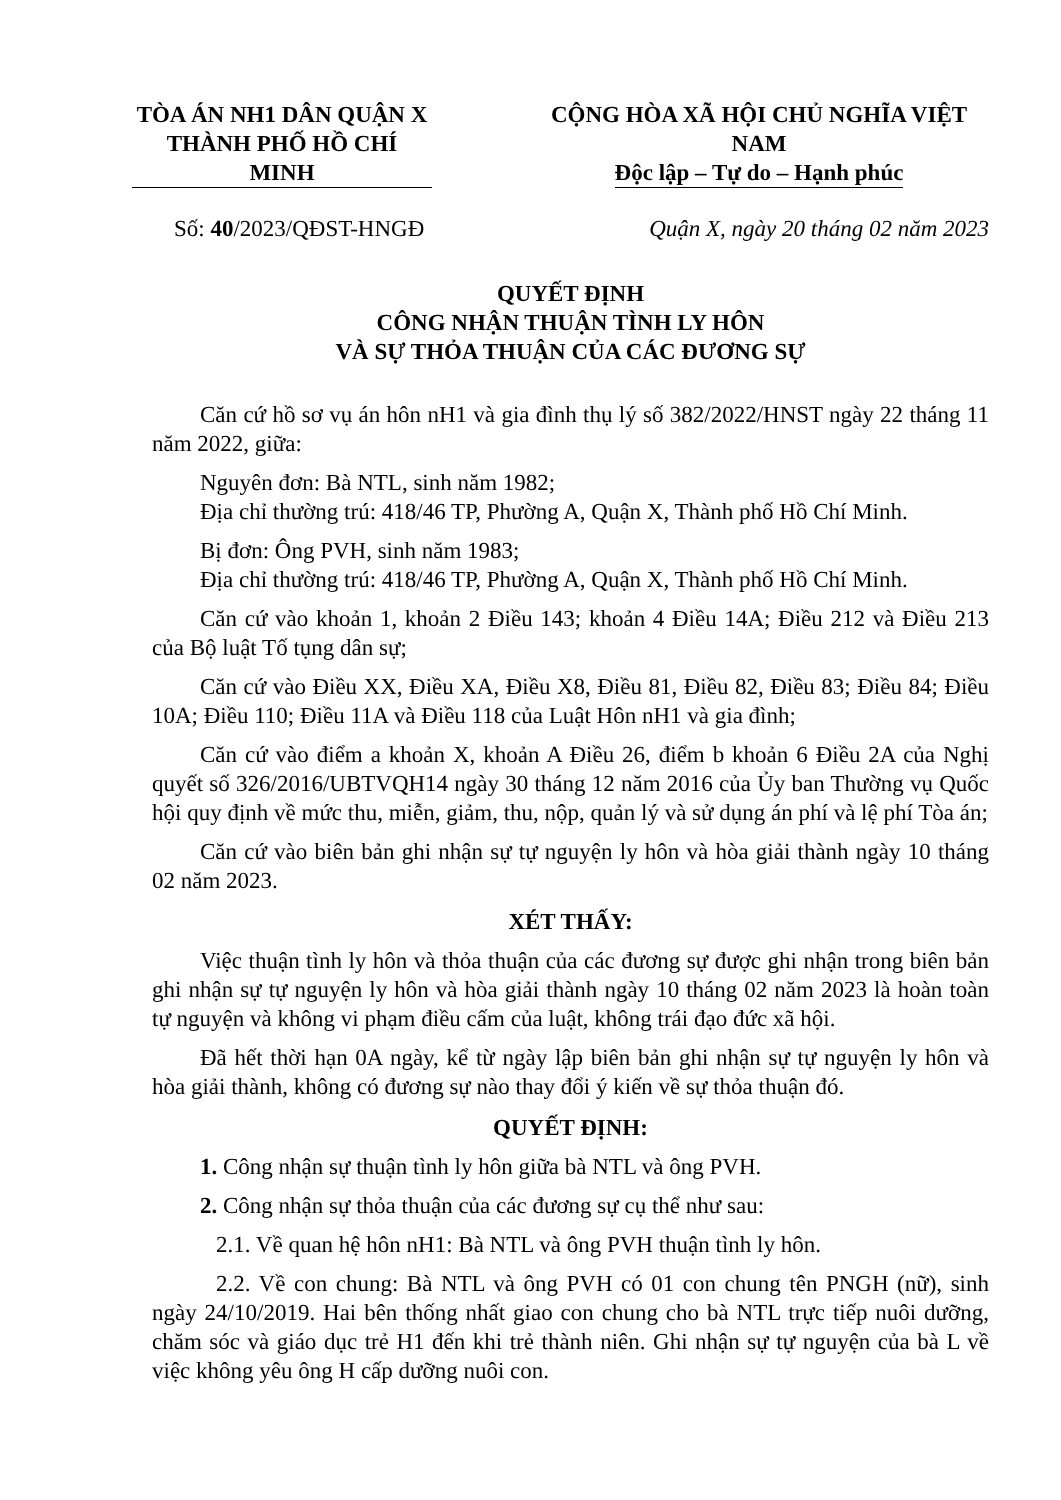TÒA ÁN NH1 DÂN QUẬN X
THÀNH PHỐ HỒ CHÍ MINH
CỘNG HÒA XÃ HỘI CHỦ NGHĨA VIỆT NAM
Độc lập – Tự do – Hạnh phúc
Số: 40/2023/QĐST-HNGĐ Quận X, ngày 20 tháng 02 năm 2023
QUYẾT ĐỊNH
CÔNG NHẬN THUẬN TÌNH LY HÔN
VÀ SỰ THỎA THUẬN CỦA CÁC ĐƯƠNG SỰ
Căn cứ hồ sơ vụ án hôn nH1 và gia đình thụ lý số 382/2022/HNST ngày 22 tháng 11 năm 2022, giữa:
Nguyên đơn: Bà NTL, sinh năm 1982;
Địa chỉ thường trú: 418/46 TP, Phường A, Quận X, Thành phố Hồ Chí Minh.
Bị đơn: Ông PVH, sinh năm 1983;
Địa chỉ thường trú: 418/46 TP, Phường A, Quận X, Thành phố Hồ Chí Minh.
Căn cứ vào khoản 1, khoản 2 Điều 143; khoản 4 Điều 14A; Điều 212 và Điều 213 của Bộ luật Tố tụng dân sự;
Căn cứ vào Điều XX, Điều XA, Điều X8, Điều 81, Điều 82, Điều 83; Điều 84; Điều 10A; Điều 110; Điều 11A và Điều 118 của Luật Hôn nH1 và gia đình;
Căn cứ vào điểm a khoản X, khoản A Điều 26, điểm b khoản 6 Điều 2A của Nghị quyết số 326/2016/UBTVQH14 ngày 30 tháng 12 năm 2016 của Ủy ban Thường vụ Quốc hội quy định về mức thu, miễn, giảm, thu, nộp, quản lý và sử dụng án phí và lệ phí Tòa án;
Căn cứ vào biên bản ghi nhận sự tự nguyện ly hôn và hòa giải thành ngày 10 tháng 02 năm 2023.
XÉT THẤY:
Việc thuận tình ly hôn và thỏa thuận của các đương sự được ghi nhận trong biên bản ghi nhận sự tự nguyện ly hôn và hòa giải thành ngày 10 tháng 02 năm 2023 là hoàn toàn tự nguyện và không vi phạm điều cấm của luật, không trái đạo đức xã hội.
Đã hết thời hạn 0A ngày, kể từ ngày lập biên bản ghi nhận sự tự nguyện ly hôn và hòa giải thành, không có đương sự nào thay đổi ý kiến về sự thỏa thuận đó.
QUYẾT ĐỊNH:
1. Công nhận sự thuận tình ly hôn giữa bà NTL và ông PVH.
2. Công nhận sự thỏa thuận của các đương sự cụ thể như sau:
2.1. Về quan hệ hôn nH1: Bà NTL và ông PVH thuận tình ly hôn.
2.2. Về con chung: Bà NTL và ông PVH có 01 con chung tên PNGH (nữ), sinh ngày 24/10/2019. Hai bên thống nhất giao con chung cho bà NTL trực tiếp nuôi dưỡng, chăm sóc và giáo dục trẻ H1 đến khi trẻ thành niên. Ghi nhận sự tự nguyện của bà L về việc không yêu ông H cấp dưỡng nuôi con.